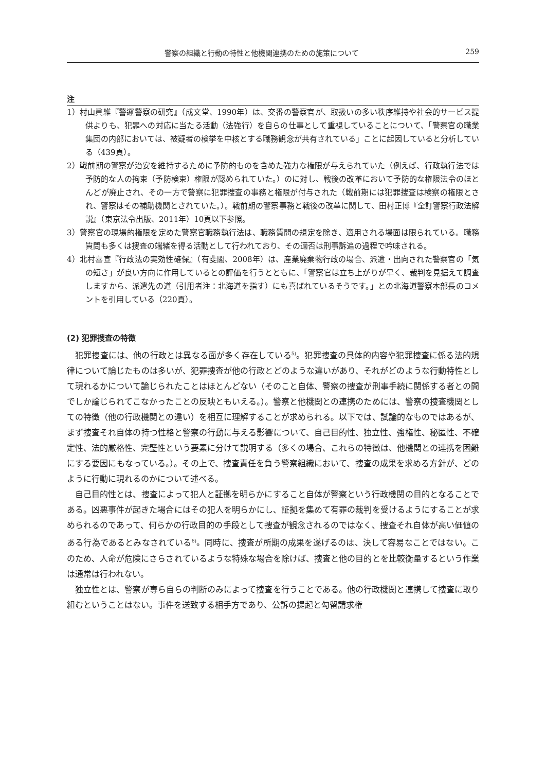警察の組織と行動の特性と他機関連携のための施策について 259
注
1）村山眞維『警邏警察の研究』（成文堂、1990年）は、交番の警察官が、取扱いの多い秩序維持や社会的サービス提供よりも、犯罪への対応に当たる活動（法強行）を自らの仕事として重視していることについて、「警察官の職業集団の内部においては、被疑者の検挙を中核とする職務観念が共有されている」ことに起因していると分析している（439頁）。
2）戦前期の警察が治安を維持するために予防的ものを含めた強力な権限が与えられていた（例えば、行政執行法では予防的な人の拘束（予防検束）権限が認められていた。）のに対し、戦後の改革において予防的な権限法令のほとんどが廃止され、その一方で警察に犯罪捜査の事務と権限が付与された（戦前期には犯罪捜査は検察の権限とされ、警察はその補助機関とされていた。）。戦前期の警察事務と戦後の改革に関して、田村正博『全訂警察行政法解説』（東京法令出版、2011年）10頁以下参照。
3）警察官の現場的権限を定めた警察官職務執行法は、職務質問の規定を除き、適用される場面は限られている。職務質問も多くは捜査の端緒を得る活動として行われており、その適否は刑事訴追の過程で吟味される。
4）北村喜宣『行政法の実効性確保』（有斐閣、2008年）は、産業廃棄物行政の場合、派遣・出向された警察官の「気の短さ」が良い方向に作用しているとの評価を行うとともに、「警察官は立ち上がりが早く、裁判を見据えて調査しますから、派遣先の道（引用者注：北海道を指す）にも喜ばれているそうです。」との北海道警察本部長のコメントを引用している（220頁）。
(2) 犯罪捜査の特徴
犯罪捜査には、他の行政とは異なる面が多く存在している<sup>5)</sup>。犯罪捜査の具体的内容や犯罪捜査に係る法的規律について論じたものは多いが、犯罪捜査が他の行政とどのような違いがあり、それがどのような行動特性として現れるかについて論じられたことはほとんどない（そのこと自体、警察の捜査が刑事手続に関係する者との間でしか論じられてこなかったことの反映ともいえる。）。警察と他機関との連携のためには、警察の捜査機関としての特徴（他の行政機関との違い）を相互に理解することが求められる。以下では、試論的なものではあるが、まず捜査それ自体の持つ性格と警察の行動に与える影響について、自己目的性、独立性、強権性、秘匿性、不確定性、法的厳格性、完璧性という要素に分けて説明する（多くの場合、これらの特徴は、他機関との連携を困難にする要因にもなっている。）。その上で、捜査責任を負う警察組織において、捜査の成果を求める方針が、どのように行動に現れるのかについて述べる。
自己目的性とは、捜査によって犯人と証拠を明らかにすること自体が警察という行政機関の目的となることである。凶悪事件が起きた場合にはその犯人を明らかにし、証拠を集めて有罪の裁判を受けるようにすることが求められるのであって、何らかの行政目的の手段として捜査が観念されるのではなく、捜査それ自体が高い価値のある行為であるとみなされている<sup>6)</sup>。同時に、捜査が所期の成果を遂げるのは、決して容易なことではない。このため、人命が危険にさらされているような特殊な場合を除けば、捜査と他の目的とを比較衡量するという作業は通常は行われない。
独立性とは、警察が専ら自らの判断のみによって捜査を行うことである。他の行政機関と連携して捜査に取り組むということはない。事件を送致する相手方であり、公訴の提起と勾留請求権